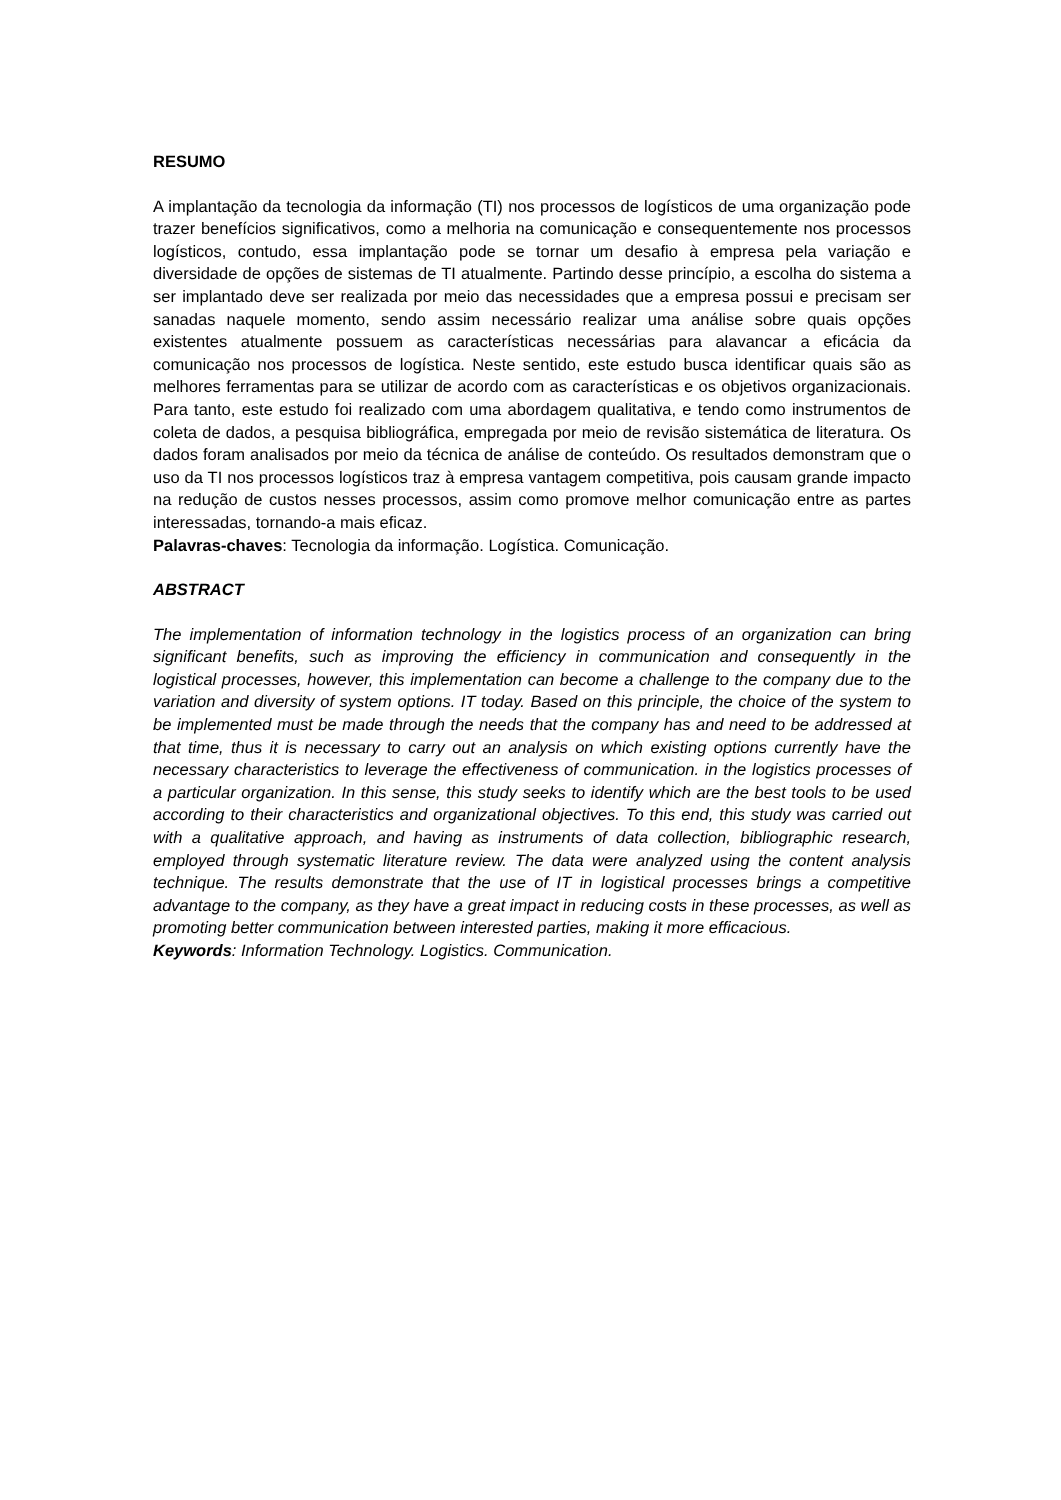RESUMO
A implantação da tecnologia da informação (TI) nos processos de logísticos de uma organização pode trazer benefícios significativos, como a melhoria na comunicação e consequentemente nos processos logísticos, contudo, essa implantação pode se tornar um desafio à empresa pela variação e diversidade de opções de sistemas de TI atualmente. Partindo desse princípio, a escolha do sistema a ser implantado deve ser realizada por meio das necessidades que a empresa possui e precisam ser sanadas naquele momento, sendo assim necessário realizar uma análise sobre quais opções existentes atualmente possuem as características necessárias para alavancar a eficácia da comunicação nos processos de logística. Neste sentido, este estudo busca identificar quais são as melhores ferramentas para se utilizar de acordo com as características e os objetivos organizacionais. Para tanto, este estudo foi realizado com uma abordagem qualitativa, e tendo como instrumentos de coleta de dados, a pesquisa bibliográfica, empregada por meio de revisão sistemática de literatura. Os dados foram analisados por meio da técnica de análise de conteúdo. Os resultados demonstram que o uso da TI nos processos logísticos traz à empresa vantagem competitiva, pois causam grande impacto na redução de custos nesses processos, assim como promove melhor comunicação entre as partes interessadas, tornando-a mais eficaz.
Palavras-chaves: Tecnologia da informação. Logística. Comunicação.
ABSTRACT
The implementation of information technology in the logistics process of an organization can bring significant benefits, such as improving the efficiency in communication and consequently in the logistical processes, however, this implementation can become a challenge to the company due to the variation and diversity of system options. IT today. Based on this principle, the choice of the system to be implemented must be made through the needs that the company has and need to be addressed at that time, thus it is necessary to carry out an analysis on which existing options currently have the necessary characteristics to leverage the effectiveness of communication. in the logistics processes of a particular organization. In this sense, this study seeks to identify which are the best tools to be used according to their characteristics and organizational objectives. To this end, this study was carried out with a qualitative approach, and having as instruments of data collection, bibliographic research, employed through systematic literature review. The data were analyzed using the content analysis technique. The results demonstrate that the use of IT in logistical processes brings a competitive advantage to the company, as they have a great impact in reducing costs in these processes, as well as promoting better communication between interested parties, making it more efficacious.
Keywords: Information Technology. Logistics. Communication.